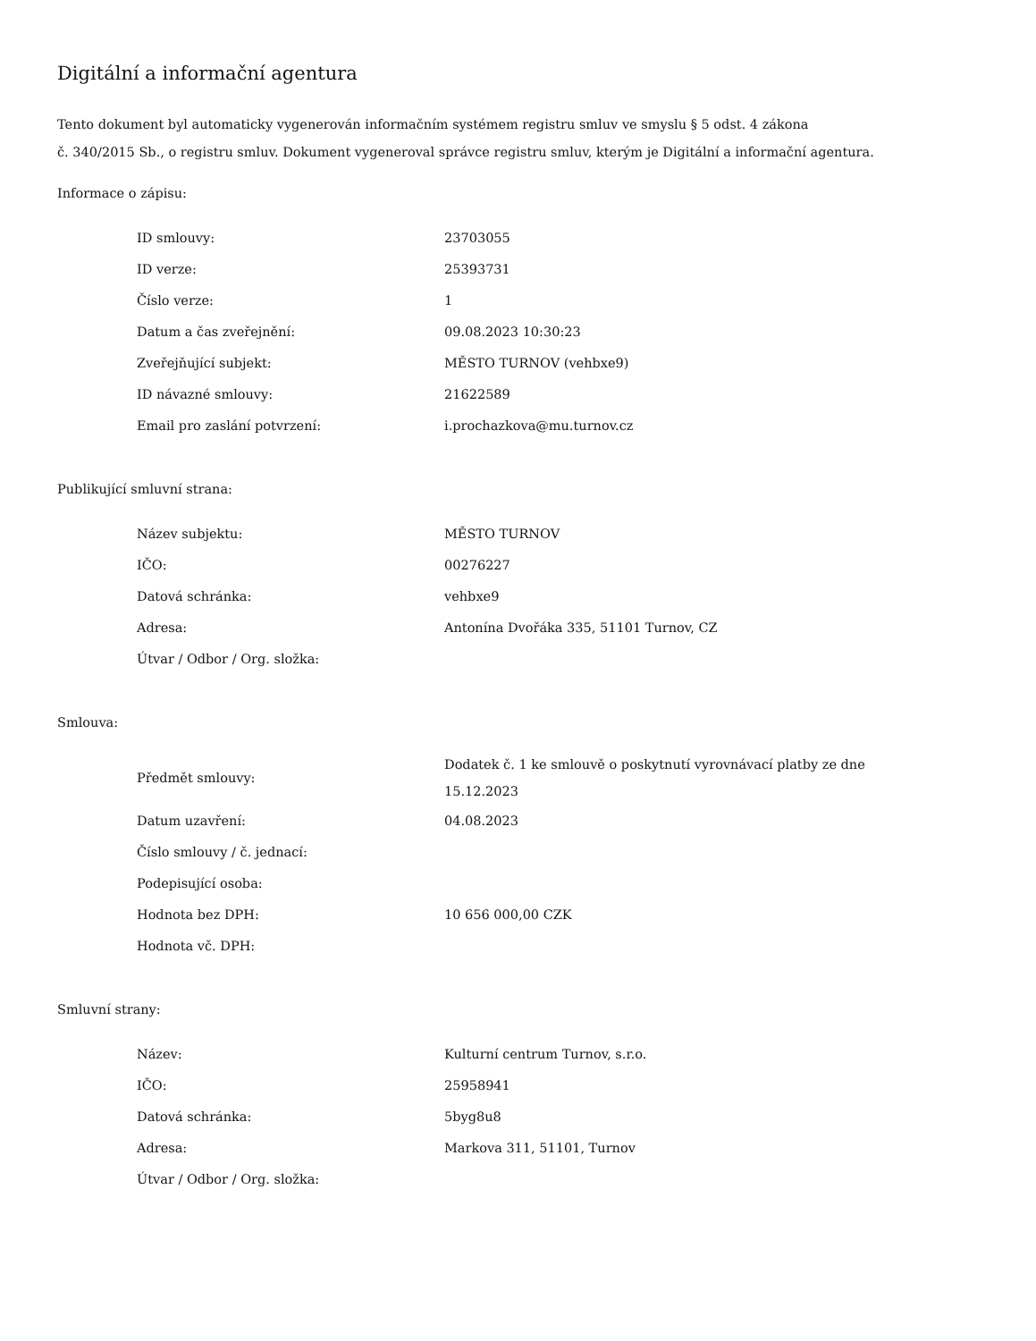Digitální a informační agentura
Tento dokument byl automaticky vygenerován informačním systémem registru smluv ve smyslu § 5 odst. 4 zákona
č. 340/2015 Sb., o registru smluv. Dokument vygeneroval správce registru smluv, kterým je Digitální a informační agentura.
Informace o zápisu:
| ID smlouvy: | 23703055 |
| ID verze: | 25393731 |
| Číslo verze: | 1 |
| Datum a čas zveřejnění: | 09.08.2023 10:30:23 |
| Zveřejňující subjekt: | MĚSTO TURNOV (vehbxe9) |
| ID návazné smlouvy: | 21622589 |
| Email pro zaslání potvrzení: | i.prochazkova@mu.turnov.cz |
Publikující smluvní strana:
| Název subjektu: | MĚSTO TURNOV |
| IČO: | 00276227 |
| Datová schránka: | vehbxe9 |
| Adresa: | Antonína Dvořáka 335, 51101 Turnov, CZ |
| Útvar / Odbor / Org. složka: | |
Smlouva:
| Předmět smlouvy: | Dodatek č. 1 ke smlouvě o poskytnutí vyrovnávací platby ze dne 15.12.2023 |
| Datum uzavření: | 04.08.2023 |
| Číslo smlouvy / č. jednací: | |
| Podepisující osoba: | |
| Hodnota bez DPH: | 10 656 000,00 CZK |
| Hodnota vč. DPH: | |
Smluvní strany:
| Název: | Kulturní centrum Turnov, s.r.o. |
| IČO: | 25958941 |
| Datová schránka: | 5byg8u8 |
| Adresa: | Markova 311, 51101, Turnov |
| Útvar / Odbor / Org. složka: | |